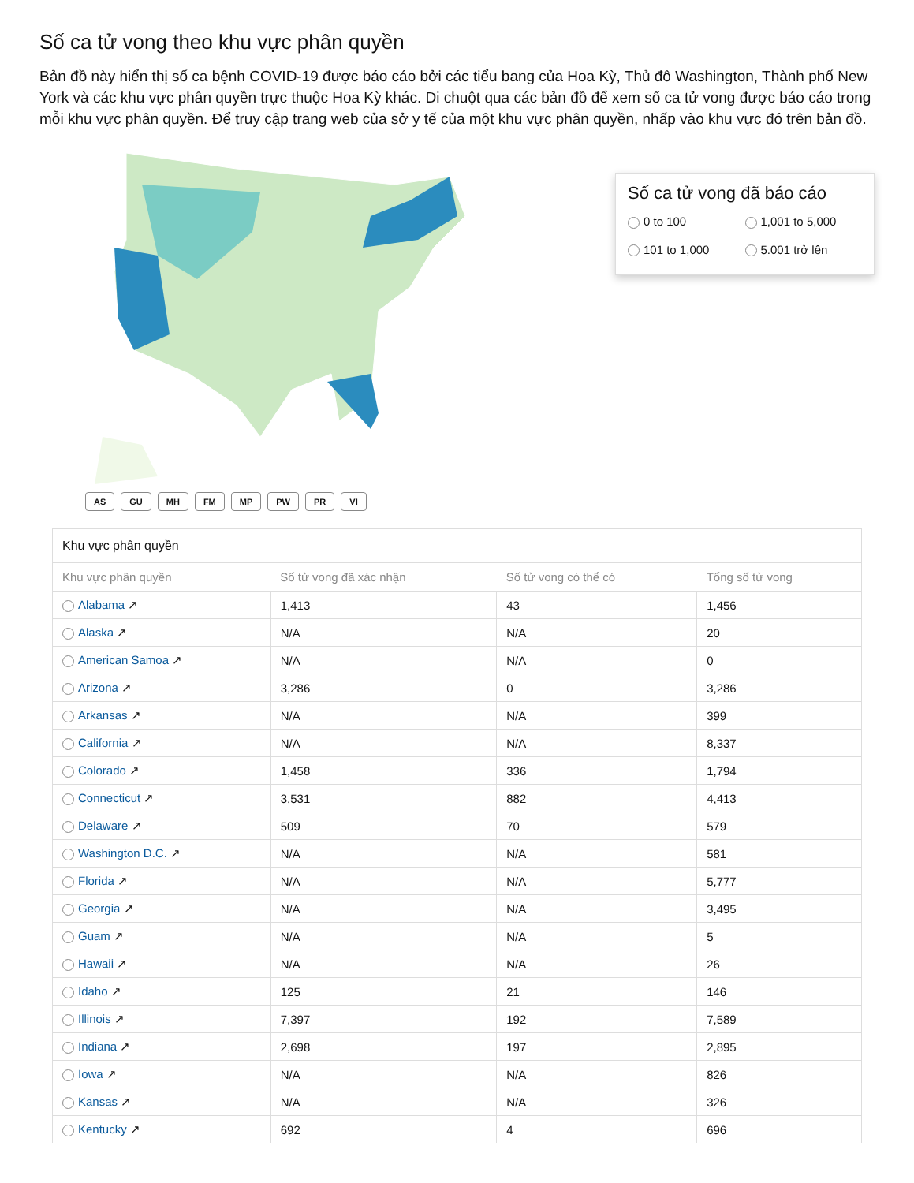Số ca tử vong theo khu vực phân quyền
Bản đồ này hiển thị số ca bệnh COVID-19 được báo cáo bởi các tiểu bang của Hoa Kỳ, Thủ đô Washington, Thành phố New York và các khu vực phân quyền trực thuộc Hoa Kỳ khác. Di chuột qua các bản đồ để xem số ca tử vong được báo cáo trong mỗi khu vực phân quyền. Để truy cập trang web của sở y tế của một khu vực phân quyền, nhấp vào khu vực đó trên bản đồ.
Số ca tử vong đã báo cáo
0 to 100
1,001 to 5,000
101 to 1,000
5.001 trở lên
AS GU MH FM MP PW PR VI
Khu vực phân quyền
| Khu vực phân quyền | Số tử vong đã xác nhận | Số tử vong có thể có | Tổng số tử vong |
| --- | --- | --- | --- |
| Alabama ↗ | 1,413 | 43 | 1,456 |
| Alaska ↗ | N/A | N/A | 20 |
| American Samoa ↗ | N/A | N/A | 0 |
| Arizona ↗ | 3,286 | 0 | 3,286 |
| Arkansas ↗ | N/A | N/A | 399 |
| California ↗ | N/A | N/A | 8,337 |
| Colorado ↗ | 1,458 | 336 | 1,794 |
| Connecticut ↗ | 3,531 | 882 | 4,413 |
| Delaware ↗ | 509 | 70 | 579 |
| Washington D.C. ↗ | N/A | N/A | 581 |
| Florida ↗ | N/A | N/A | 5,777 |
| Georgia ↗ | N/A | N/A | 3,495 |
| Guam ↗ | N/A | N/A | 5 |
| Hawaii ↗ | N/A | N/A | 26 |
| Idaho ↗ | 125 | 21 | 146 |
| Illinois ↗ | 7,397 | 192 | 7,589 |
| Indiana ↗ | 2,698 | 197 | 2,895 |
| Iowa ↗ | N/A | N/A | 826 |
| Kansas ↗ | N/A | N/A | 326 |
| Kentucky ↗ | 692 | 4 | 696 |